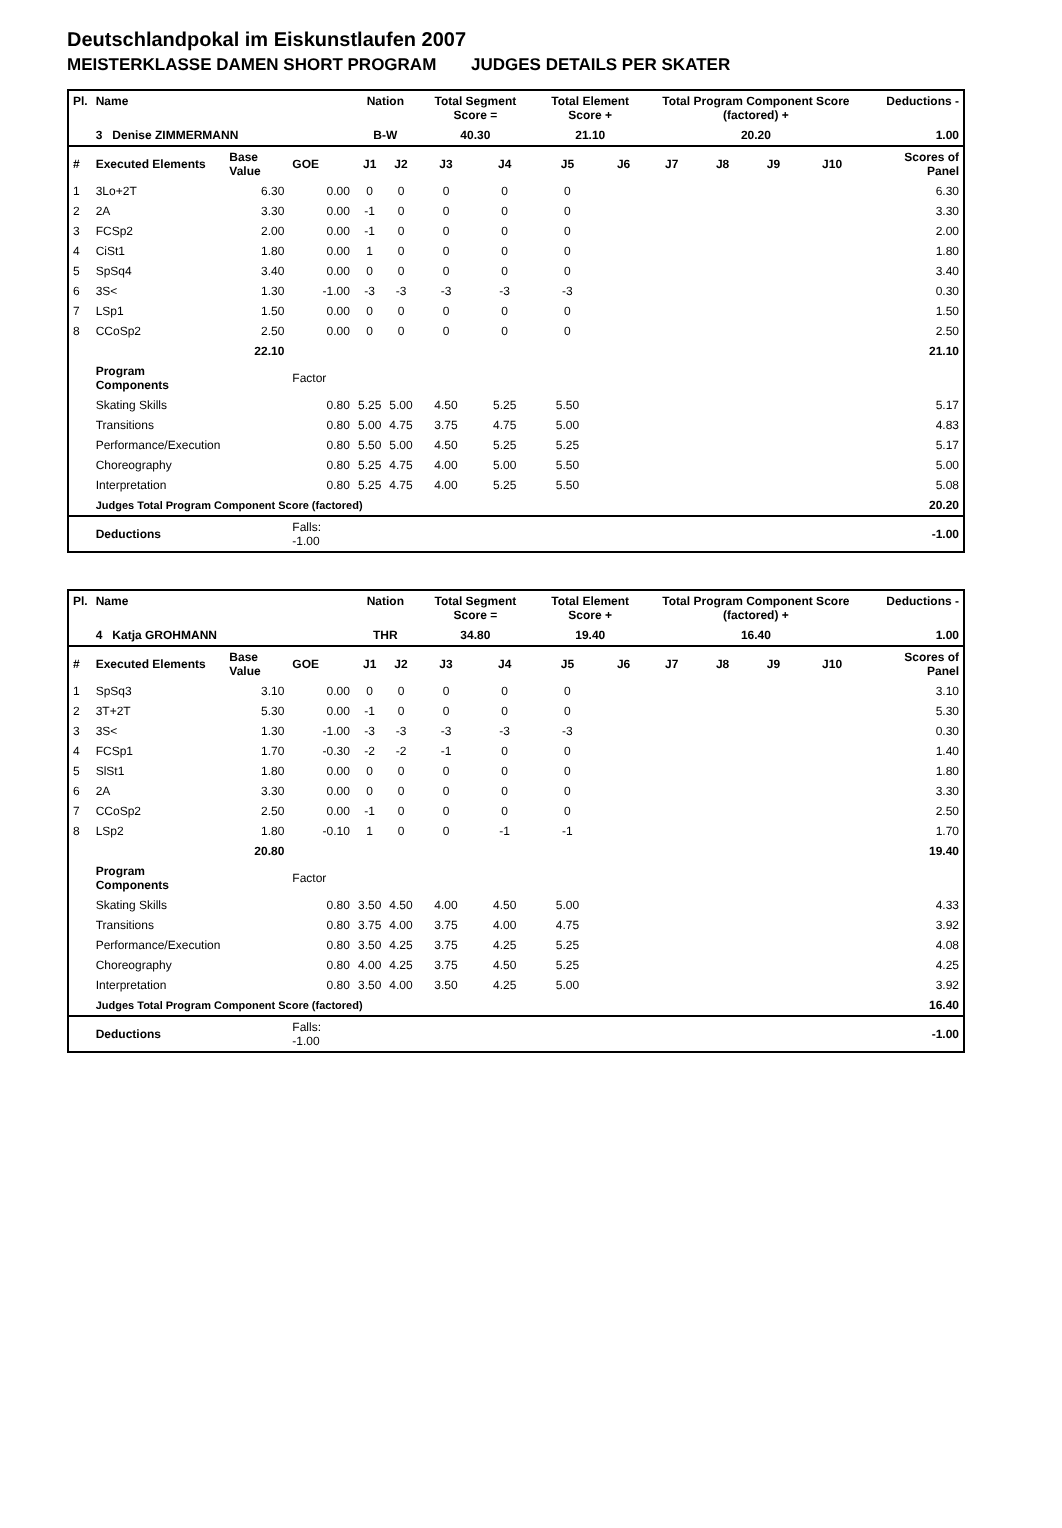Deutschlandpokal im Eiskunstlaufen 2007
MEISTERKLASSE DAMEN SHORT PROGRAM JUDGES DETAILS PER SKATER
| Pl. | Name | | | Nation | | Total Segment Score = | | Total Element Score + | | Total Program Component Score (factored) + | | | | Deductions - | |
| --- | --- | --- | --- | --- | --- | --- | --- | --- | --- | --- | --- | --- | --- | --- | --- |
| | 3 Denise ZIMMERMANN | | | B-W | | 40.30 | | 21.10 | | 20.20 | | | | 1.00 | |
| # | Executed Elements | Base Value | GOE | J1 | J2 | J3 | J4 | J5 | J6 | J7 | J8 | J9 | J10 | | Scores of Panel |
| 1 | 3Lo+2T | 6.30 | 0.00 | 0 | 0 | 0 | 0 | 0 | | | | | | | 6.30 |
| 2 | 2A | 3.30 | 0.00 | -1 | 0 | 0 | 0 | 0 | | | | | | | 3.30 |
| 3 | FCSp2 | 2.00 | 0.00 | -1 | 0 | 0 | 0 | 0 | | | | | | | 2.00 |
| 4 | CiSt1 | 1.80 | 0.00 | 1 | 0 | 0 | 0 | 0 | | | | | | | 1.80 |
| 5 | SpSq4 | 3.40 | 0.00 | 0 | 0 | 0 | 0 | 0 | | | | | | | 3.40 |
| 6 | 3S< | 1.30 | -1.00 | -3 | -3 | -3 | -3 | -3 | | | | | | | 0.30 |
| 7 | LSp1 | 1.50 | 0.00 | 0 | 0 | 0 | 0 | 0 | | | | | | | 1.50 |
| 8 | CCoSp2 | 2.50 | 0.00 | 0 | 0 | 0 | 0 | 0 | | | | | | | 2.50 |
| | | 22.10 | | | | | | | | | | | | | 21.10 |
| | Program Components | | Factor | | | | | | | | | | | | |
| | Skating Skills | | 0.80 | 5.25 | 5.00 | 4.50 | 5.25 | 5.50 | | | | | | | 5.17 |
| | Transitions | | 0.80 | 5.00 | 4.75 | 3.75 | 4.75 | 5.00 | | | | | | | 4.83 |
| | Performance/Execution | | 0.80 | 5.50 | 5.00 | 4.50 | 5.25 | 5.25 | | | | | | | 5.17 |
| | Choreography | | 0.80 | 5.25 | 4.75 | 4.00 | 5.00 | 5.50 | | | | | | | 5.00 |
| | Interpretation | | 0.80 | 5.25 | 4.75 | 4.00 | 5.25 | 5.50 | | | | | | | 5.08 |
| | Judges Total Program Component Score (factored) | | | | | | | | | | | | | | 20.20 |
| | Deductions | | Falls: -1.00 | | | | | | | | | | | | -1.00 |
| Pl. | Name | | | Nation | | Total Segment Score = | | Total Element Score + | | Total Program Component Score (factored) + | | | | Deductions - | |
| --- | --- | --- | --- | --- | --- | --- | --- | --- | --- | --- | --- | --- | --- | --- | --- |
| | 4 Katja GROHMANN | | | THR | | 34.80 | | 19.40 | | 16.40 | | | | 1.00 | |
| # | Executed Elements | Base Value | GOE | J1 | J2 | J3 | J4 | J5 | J6 | J7 | J8 | J9 | J10 | | Scores of Panel |
| 1 | SpSq3 | 3.10 | 0.00 | 0 | 0 | 0 | 0 | 0 | | | | | | | 3.10 |
| 2 | 3T+2T | 5.30 | 0.00 | -1 | 0 | 0 | 0 | 0 | | | | | | | 5.30 |
| 3 | 3S< | 1.30 | -1.00 | -3 | -3 | -3 | -3 | -3 | | | | | | | 0.30 |
| 4 | FCSp1 | 1.70 | -0.30 | -2 | -2 | -1 | 0 | 0 | | | | | | | 1.40 |
| 5 | SlSt1 | 1.80 | 0.00 | 0 | 0 | 0 | 0 | 0 | | | | | | | 1.80 |
| 6 | 2A | 3.30 | 0.00 | 0 | 0 | 0 | 0 | 0 | | | | | | | 3.30 |
| 7 | CCoSp2 | 2.50 | 0.00 | -1 | 0 | 0 | 0 | 0 | | | | | | | 2.50 |
| 8 | LSp2 | 1.80 | -0.10 | 1 | 0 | 0 | -1 | -1 | | | | | | | 1.70 |
| | | 20.80 | | | | | | | | | | | | | 19.40 |
| | Program Components | | Factor | | | | | | | | | | | | |
| | Skating Skills | | 0.80 | 3.50 | 4.50 | 4.00 | 4.50 | 5.00 | | | | | | | 4.33 |
| | Transitions | | 0.80 | 3.75 | 4.00 | 3.75 | 4.00 | 4.75 | | | | | | | 3.92 |
| | Performance/Execution | | 0.80 | 3.50 | 4.25 | 3.75 | 4.25 | 5.25 | | | | | | | 4.08 |
| | Choreography | | 0.80 | 4.00 | 4.25 | 3.75 | 4.50 | 5.25 | | | | | | | 4.25 |
| | Interpretation | | 0.80 | 3.50 | 4.00 | 3.50 | 4.25 | 5.00 | | | | | | | 3.92 |
| | Judges Total Program Component Score (factored) | | | | | | | | | | | | | | 16.40 |
| | Deductions | | Falls: -1.00 | | | | | | | | | | | | -1.00 |